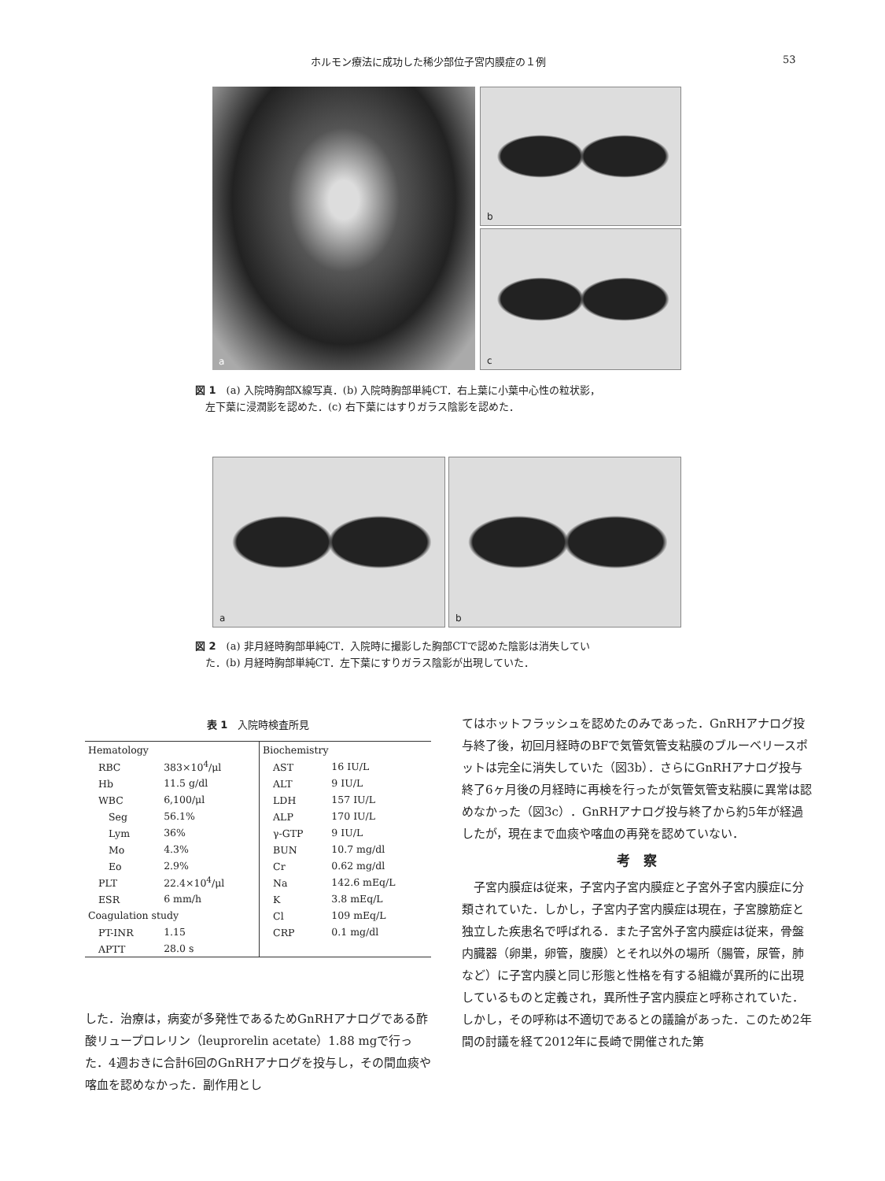ホルモン療法に成功した稀少部位子宮内膜症の１例 53
a b
c
図 1　(a) 入院時胸部X線写真．(b) 入院時胸部単純CT．右上葉に小葉中心性の粒状影，
　左下葉に浸潤影を認めた．(c) 右下葉にはすりガラス陰影を認めた．
a b
図 2　(a) 非月経時胸部単純CT．入院時に撮影した胸部CTで認めた陰影は消失してい
　た．(b) 月経時胸部単純CT．左下葉にすりガラス陰影が出現していた．
表 1　入院時検査所見
| Hematology | | Biochemistry | |
| RBC | 383×10<sup>4</sup>/μl | AST | 16 IU/L |
| Hb | 11.5 g/dl | ALT | 9 IU/L |
| WBC | 6,100/μl | LDH | 157 IU/L |
| Seg | 56.1% | ALP | 170 IU/L |
| Lym | 36% | γ-GTP | 9 IU/L |
| Mo | 4.3% | BUN | 10.7 mg/dl |
| Eo | 2.9% | Cr | 0.62 mg/dl |
| PLT | 22.4×10<sup>4</sup>/μl | Na | 142.6 mEq/L |
| ESR | 6 mm/h | K | 3.8 mEq/L |
| Coagulation study | | Cl | 109 mEq/L |
| PT-INR | 1.15 | CRP | 0.1 mg/dl |
| APTT | 28.0 s | | |
した．治療は，病変が多発性であるためGnRHアナログである酢酸リュープロレリン（leuprorelin acetate）1.88 mgで行った．4週おきに合計6回のGnRHアナログを投与し，その間血痰や喀血を認めなかった．副作用とし
てはホットフラッシュを認めたのみであった．GnRHアナログ投与終了後，初回月経時のBFで気管気管支粘膜のブルーベリースポットは完全に消失していた（図3b）．さらにGnRHアナログ投与終了6ヶ月後の月経時に再検を行ったが気管気管支粘膜に異常は認めなかった（図3c）．GnRHアナログ投与終了から約5年が経過したが，現在まで血痰や喀血の再発を認めていない．
考　察
　子宮内膜症は従来，子宮内子宮内膜症と子宮外子宮内膜症に分類されていた．しかし，子宮内子宮内膜症は現在，子宮腺筋症と独立した疾患名で呼ばれる．また子宮外子宮内膜症は従来，骨盤内臓器（卵巣，卵管，腹膜）とそれ以外の場所（腸管，尿管，肺など）に子宮内膜と同じ形態と性格を有する組織が異所的に出現しているものと定義され，異所性子宮内膜症と呼称されていた．しかし，その呼称は不適切であるとの議論があった．このため2年間の討議を経て2012年に長崎で開催された第